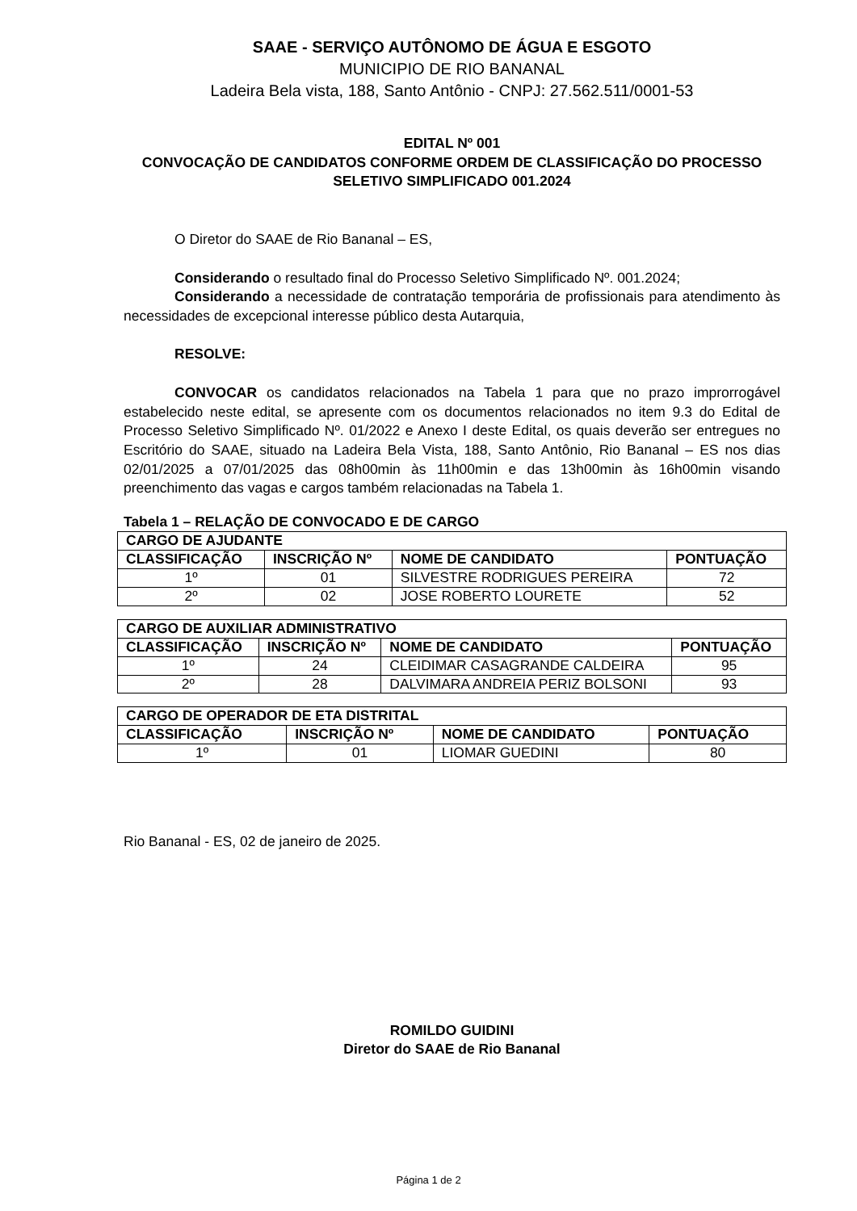SAAE - SERVIÇO AUTÔNOMO DE ÁGUA E ESGOTO
MUNICIPIO DE RIO BANANAL
Ladeira Bela vista, 188, Santo Antônio - CNPJ: 27.562.511/0001-53
EDITAL Nº 001
CONVOCAÇÃO DE CANDIDATOS CONFORME ORDEM DE CLASSIFICAÇÃO DO PROCESSO SELETIVO SIMPLIFICADO 001.2024
O Diretor do SAAE de Rio Bananal – ES,
Considerando o resultado final do Processo Seletivo Simplificado Nº. 001.2024;
Considerando a necessidade de contratação temporária de profissionais para atendimento às necessidades de excepcional interesse público desta Autarquia,
RESOLVE:
CONVOCAR os candidatos relacionados na Tabela 1 para que no prazo improrrogável estabelecido neste edital, se apresente com os documentos relacionados no item 9.3 do Edital de Processo Seletivo Simplificado Nº. 01/2022 e Anexo I deste Edital, os quais deverão ser entregues no Escritório do SAAE, situado na Ladeira Bela Vista, 188, Santo Antônio, Rio Bananal – ES nos dias 02/01/2025 a 07/01/2025 das 08h00min às 11h00min e das 13h00min às 16h00min visando preenchimento das vagas e cargos também relacionadas na Tabela 1.
Tabela 1 – RELAÇÃO DE CONVOCADO E DE CARGO
| CARGO DE AJUDANTE | | | |
| --- | --- | --- | --- |
| CLASSIFICAÇÃO | INSCRIÇÃO Nº | NOME DE CANDIDATO | PONTUAÇÃO |
| 1º | 01 | SILVESTRE RODRIGUES PEREIRA | 72 |
| 2º | 02 | JOSE ROBERTO LOURETE | 52 |
| CARGO DE AUXILIAR ADMINISTRATIVO | | | |
| --- | --- | --- | --- |
| CLASSIFICAÇÃO | INSCRIÇÃO Nº | NOME DE CANDIDATO | PONTUAÇÃO |
| 1º | 24 | CLEIDIMAR CASAGRANDE CALDEIRA | 95 |
| 2º | 28 | DALVIMARA ANDREIA PERIZ BOLSONI | 93 |
| CARGO DE OPERADOR DE ETA DISTRITAL | | | |
| --- | --- | --- | --- |
| CLASSIFICAÇÃO | INSCRIÇÃO Nº | NOME DE CANDIDATO | PONTUAÇÃO |
| 1º | 01 | LIOMAR GUEDINI | 80 |
Rio Bananal - ES, 02 de janeiro de 2025.
ROMILDO GUIDINI
Diretor do SAAE de Rio Bananal
Página 1 de 2